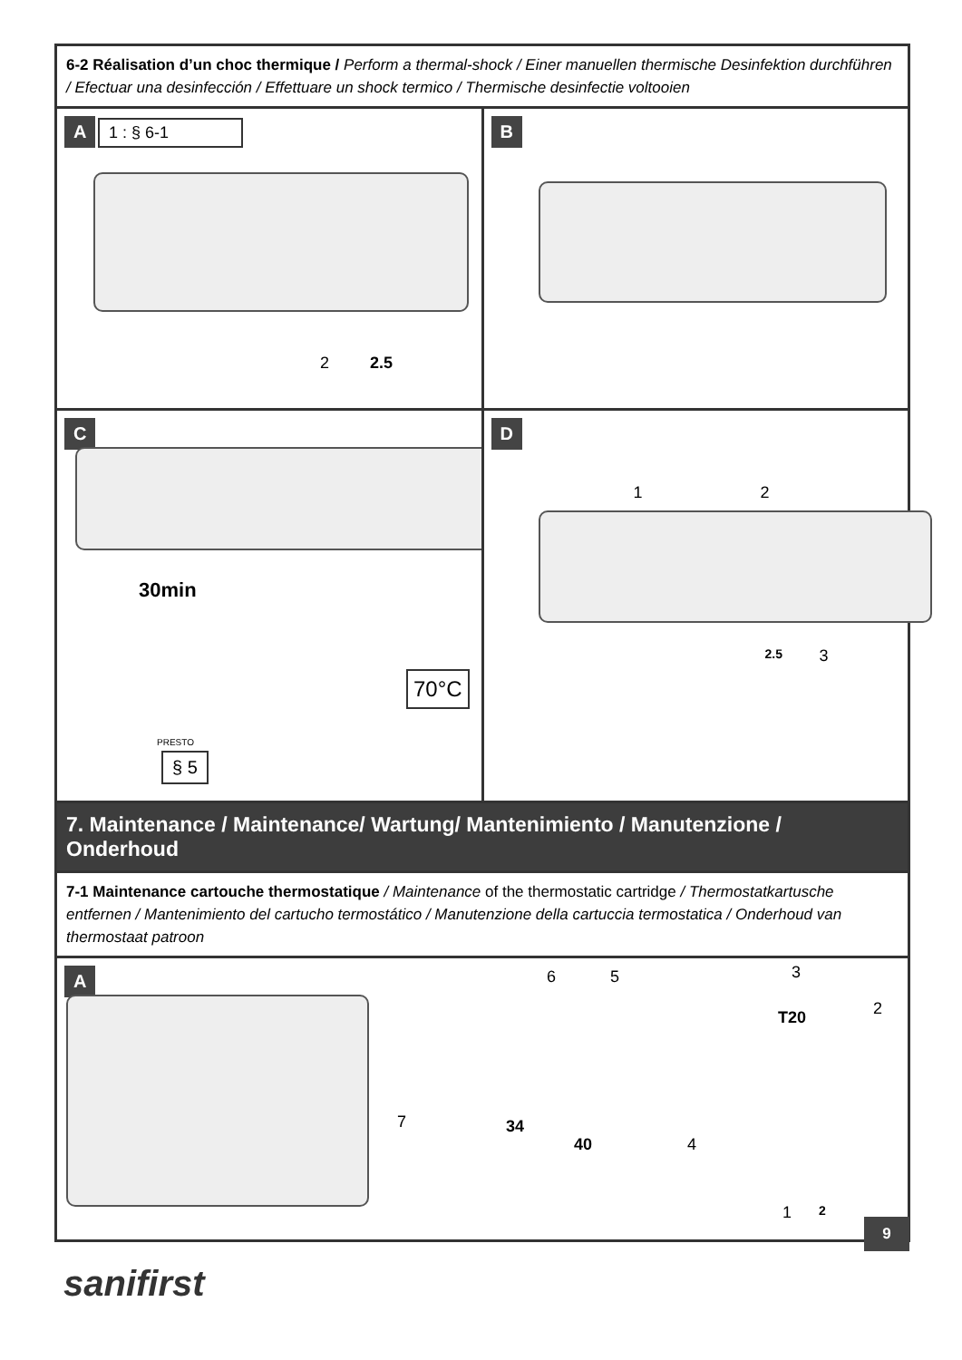6-2 Réalisation d’un choc thermique / Perform a thermal-shock / Einer manuellen thermische Desinfektion durchführen / Efectuar una desinfección / Effettuare un shock termico / Thermische desinfectie voltooien
A 1 : § 6-1
2 2.5
B
C
30min
70°C
PRESTO
§ 5
D
1 2
2.5 3
7. Maintenance / Maintenance/ Wartung/ Mantenimiento / Manutenzione / Onderhoud
7-1 Maintenance cartouche thermostatique / Maintenance of the thermostatic cartridge / Thermostatkartusche entfernen / Mantenimiento del cartucho termostático / Manutenzione della cartuccia termostatica / Onderhoud van thermostaat patroon
A 6 5 3
T20 2
7 34
40 4
1 2
9
sanifirst